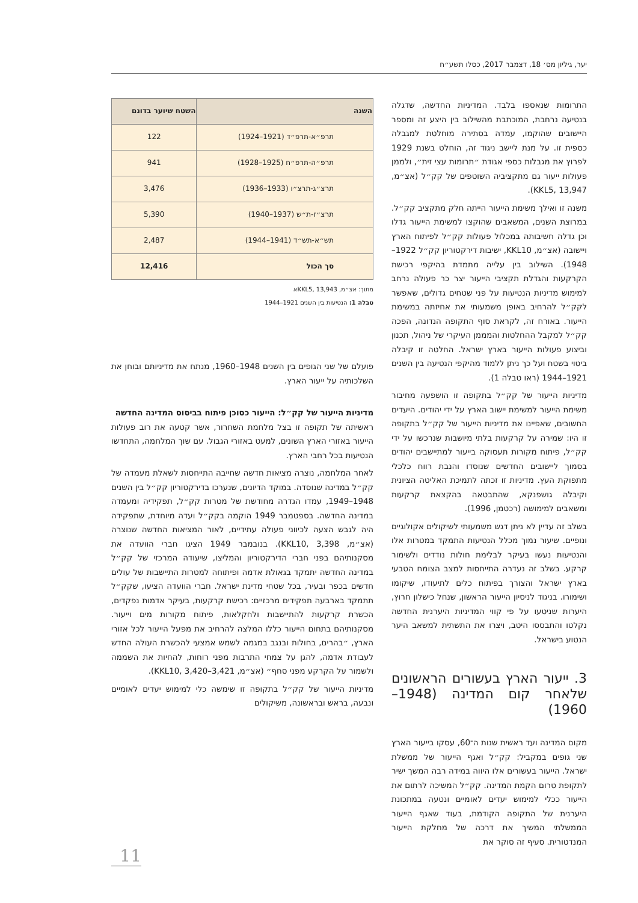יער, גיליון מס׳ 18, דצמבר 2017, כסלו תשע״ח
התרומות שנאספו בלבד. המדיניות החדשה, שדגלה בנטיעה נרחבת, המוכתבת מהשילוב בין היצע זה ומספר היישובים שהוקמו, עמדה בסתירה מוחלטת למגבלה כספית זו. על מנת ליישב ניגוד זה, הוחלט בשנת 1929 לפרוץ את מגבלות כספי אגודת ״תרומות עצי זית״, ולממן פעולות ייעור גם מתקציביה השוטפים של קק״ל (אצ״מ, KKL5, 13,947).
משנה זו ואילך משימת הייעור הייתה חלק מתקציב קק״ל. במרוצת השנים, המשאבים שהוקצו למשימת הייעור גדלו וכן גדלה חשיבותה במכלול פעולות קק״ל לפיתוח הארץ ויישובה (אצ״מ, KKL10, ישיבות דירקטוריון קק״ל 1922–1948). השילוב בין עלייה מתמדת בהיקפי רכישת הקרקעות והגדלת תקציבי הייעור יצר כר פעולה נרחב למימוש מדיניות הנטיעות על פני שטחים גדולים, שאפשר לקק״ל להרחיב באופן משמעותי את אחיזתה במשימת הייעור. באורח זה, לקראת סוף התקופה הנדונה, הפכה קק״ל למקבל ההחלטות והמממן העיקרי של ניהול, תכנון וביצוע פעולות הייעור בארץ ישראל. החלטה זו קיבלה ביטוי בשטח ועל כך ניתן ללמוד מהיקפי הנטיעה בין השנים 1921–1944 (ראו טבלה 1).
מדיניות הייעור של קק״ל בתקופה זו הושפעה מחיבור משימת הייעור למשימת יישוב הארץ על ידי יהודים. היעדים החשובים, שאפיינו את מדיניות הייעור של קק״ל בתקופה זו היו: שמירה על קרקעות בלתי מיושבות שנרכשו על ידי קק״ל, פיתוח מקורות תעסוקה בייעור למתיישבים יהודים בסמוך ליישובים החדשים שנוסדו והנבת רווח כלכלי מתפוקת העץ. מדיניות זו זכתה לתמיכת האליטה הציונית וקיבלה גושפנקא, שהתבטאה בהקצאת קרקעות ומשאבים למימושה (רכטמן, 1996).
בשלב זה עדיין לא ניתן דגש משמעותי לשיקולים אקולוגיים ונופיים. שיעור נמוך מכלל הנטיעות התמקד במטרות אלו והנטיעות נעשו בעיקר לבלימת חולות נודדים ולשימור קרקע. בשלב זה נעדרה התייחסות למצב הצומח הטבעי בארץ ישראל והצורך בפיתוח כלים לתיעודו, שיקומו ושימורו. בניגוד לניסיון הייעור הראשון, שנחל כישלון חרוץ, היערות שניטעו על פי קווי המדיניות היערנית החדשה נקלטו והתבססו היטב, ויצרו את התשתית למשאב היער הנטוע בישראל.
3. ייעור הארץ בעשורים הראשונים שלאחר קום המדינה (1948–1960)
מקום המדינה ועד ראשית שנות ה־60, עסקו בייעור הארץ שני גופים במקביל: קק״ל ואגף הייעור של ממשלת ישראל. הייעור בעשורים אלו היווה במידה רבה המשך ישיר לתקופת טרום הקמת המדינה. קק״ל המשיכה לרתום את הייעור ככלי למימוש יעדים לאומיים ונטעה במתכונת היערנית של התקופה הקודמת, בעוד שאגף הייעור הממשלתי המשיך את דרכה של מחלקת הייעור המנדטורית. סעיף זה סוקר את
| השנה | השטח שיוער בדונם |
| --- | --- |
| תרפ״א-תרפ״ד (1921–1924) | 122 |
| תרפ״ה-תרפ״ח (1925–1928) | 941 |
| תרצ״ג-תרצ״ו (1933–1936) | 3,476 |
| תרצ״ז-ת״ש (1937–1940) | 5,390 |
| תש״א-תש״ד (1941–1944) | 2,487 |
| סך הכול | 12,416 |
מתוך: אצ״מ, KKL5, 13,943א
טבלה 1: הנטיעות בין השנים 1921–1944
פועלם של שני הגופים בין השנים 1948–1960, מנתח את מדיניותם ובוחן את השלכותיה על ייעור הארץ.
מדיניות הייעור של קק״ל: הייעור כסוכן פיתוח בביסוס המדינה החדשה
ראשיתה של תקופה זו בצל מלחמת השחרור, אשר קטעה את רוב פעולות הייעור באזורי הארץ השונים, למעט באזורי הגבול. עם שוך המלחמה, התחדשו הנטיעות בכל רחבי הארץ.
לאחר המלחמה, נוצרה מציאות חדשה שחייבה התייחסות לשאלת מעמדה של קק״ל במדינה שנוסדה. במוקד הדיונים, שנערכו בדירקטוריון קק״ל בין השנים 1948–1949, עמדו הגדרה מחודשת של מטרות קק״ל, תפקידיה ומעמדה במדינה החדשה. בספטמבר 1949 הוקמה בקק״ל ועדה מיוחדת, שתפקידה היה לגבש הצעה לכיווני פעולה עתידיים, לאור המציאות החדשה שנוצרה (אצ״מ, KKL10, 3,398). בנובמבר 1949 הציגו חברי הוועדה את מסקנותיהם בפני חברי הדירקטוריון והמליצו, שיעודה המרכזי של קק״ל במדינה החדשה יתמקד בגאולת אדמה ופיתוחה למטרות התיישבות של עולים חדשים בכפר ובעיר, בכל שטחי מדינת ישראל. חברי הוועדה הציעו, שקק״ל תתמקד בארבעה תפקידים מרכזיים: רכישת קרקעות, בעיקר אדמות נפקדים, הכשרת קרקעות להתיישבות ולחקלאות, פיתוח מקורות מים וייעור. מסקנותיהם בתחום הייעור כללו המלצה להרחיב את מפעל הייעור לכל אזורי הארץ, ״בהרים, בחולות ובנגב במגמה לשמש אמצעי להכשרת העולה החדש לעבודת אדמה, להגן על צמחי התרבות מפני רוחות, להחיות את השממה ולשמור על הקרקע מפני סחף״ (אצ״מ, KKL10, 3,420–3,421).
מדיניות הייעור של קק״ל בתקופה זו שימשה כלי למימוש יעדים לאומיים ונבעה, בראש ובראשונה, משיקולים
11